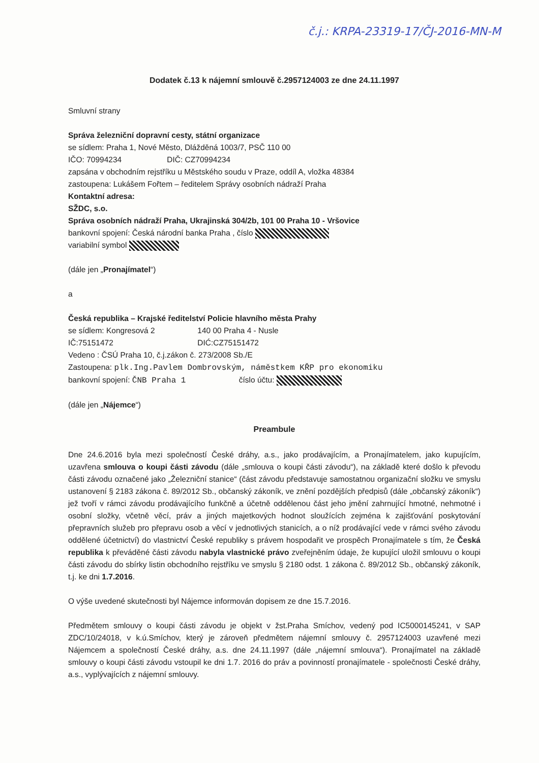č.j.: KRPA-23319-17/ČJ-2016-MN-M
Dodatek č.13 k nájemní smlouvě č.2957124003 ze dne 24.11.1997
Smluvní strany
Správa železniční dopravní cesty, státní organizace
se sídlem: Praha 1, Nové Město, Dlážděná 1003/7, PSČ 110 00
IČO: 70994234 DIČ: CZ70994234
zapsána v obchodním rejstříku u Městského soudu v Praze, oddíl A, vložka 48384
zastoupena: Lukášem Fořtem – ředitelem Správy osobních nádraží Praha
Kontaktní adresa:
SŽDC, s.o.
Správa osobních nádraží Praha, Ukrajinská 304/2b, 101 00 Praha 10 - Vršovice
bankovní spojení: Česká národní banka Praha , číslo
variabilní symbol
(dále jen „Pronajímatel“)
a
Česká republika – Krajské ředitelství Policie hlavního města Prahy
se sídlem: Kongresová 2 140 00 Praha 4 - Nusle
IČ:75151472 DIĆ:CZ75151472
Vedeno : ČSÚ Praha 10, č.j.zákon č. 273/2008 Sb./E
Zastoupena: plk.Ing.Pavlem Dombrovským, náměstkem KŘP pro ekonomiku
bankovní spojení: ČNB Praha 1 číslo účtu:
(dále jen „Nájemce“)
Preambule
Dne 24.6.2016 byla mezi společností České dráhy, a.s., jako prodávajícím, a Pronajímatelem, jako kupujícím, uzavřena smlouva o koupi části závodu (dále „smlouva o koupi části závodu“), na základě které došlo k převodu části závodu označené jako „Železniční stanice“ (část závodu představuje samostatnou organizační složku ve smyslu ustanovení § 2183 zákona č. 89/2012 Sb., občanský zákoník, ve znění pozdějších předpisů (dále „občanský zákoník“) jež tvoří v rámci závodu prodávajícího funkčně a účetně oddělenou část jeho jmění zahrnující hmotné, nehmotné i osobní složky, včetně věcí, práv a jiných majetkových hodnot sloužících zejména k zajišťování poskytování přepravních služeb pro přepravu osob a věcí v jednotlivých stanicích, a o níž prodávající vede v rámci svého závodu oddělené účetnictví) do vlastnictví České republiky s právem hospodařit ve prospěch Pronajímatele s tím, že Česká republika k převáděné části závodu nabyla vlastnické právo zveřejněním údaje, že kupující uložil smlouvu o koupi části závodu do sbírky listin obchodního rejstříku ve smyslu § 2180 odst. 1 zákona č. 89/2012 Sb., občanský zákoník, t.j. ke dni 1.7.2016.
O výše uvedené skutečnosti byl Nájemce informován dopisem ze dne 15.7.2016.
Předmětem smlouvy o koupi části závodu je objekt v žst.Praha Smíchov, vedený pod IC5000145241, v SAP ZDC/10/24018, v k.ú.Smíchov, který je zároveň předmětem nájemní smlouvy č. 2957124003 uzavřené mezi Nájemcem a společností České dráhy, a.s. dne 24.11.1997 (dále „nájemní smlouva“). Pronajímatel na základě smlouvy o koupi části závodu vstoupil ke dni 1.7. 2016 do práv a povinností pronajímatele - společnosti České dráhy, a.s., vyplývajících z nájemní smlouvy.